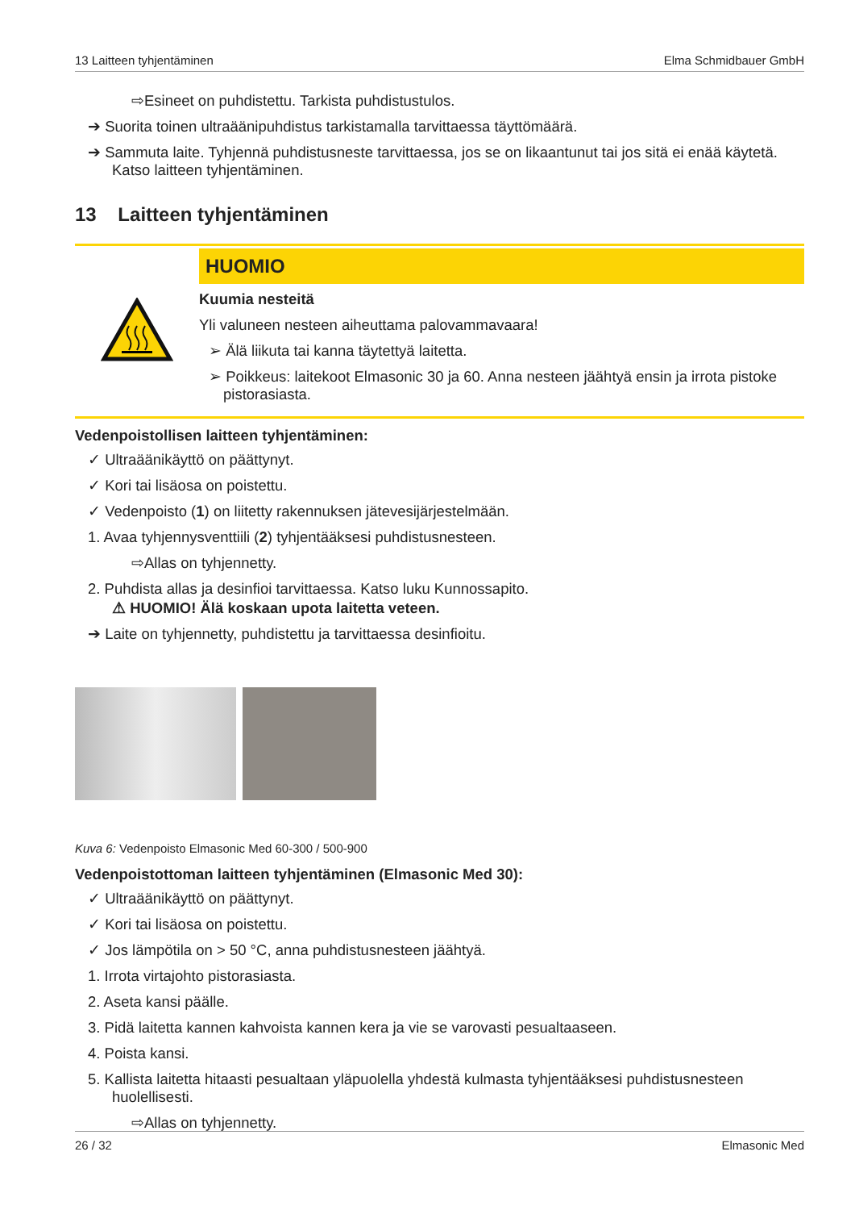13 Laitteen tyhjentäminen Elma Schmidbauer GmbH
⇨Esineet on puhdistettu. Tarkista puhdistustulos.
➔ Suorita toinen ultraäänipuhdistus tarkistamalla tarvittaessa täyttömäärä.
➔ Sammuta laite. Tyhjennä puhdistusneste tarvittaessa, jos se on likaantunut tai jos sitä ei enää käytetä. Katso laitteen tyhjentäminen.
13 Laitteen tyhjentäminen
HUOMIO
Kuumia nesteitä
Yli valuneen nesteen aiheuttama palovammavaara!
➢ Älä liikuta tai kanna täytettyä laitetta.
➢ Poikkeus: laitekoot Elmasonic 30 ja 60. Anna nesteen jäähtyä ensin ja irrota pistoke pistorasiasta.
Vedenpoistollisen laitteen tyhjentäminen:
✓ Ultraäänikäyttö on päättynyt.
✓ Kori tai lisäosa on poistettu.
✓ Vedenpoisto (1) on liitetty rakennuksen jätevesijärjestelmään.
1. Avaa tyhjennysventtiili (2) tyhjentääksesi puhdistusnesteen.
⇨Allas on tyhjennetty.
2. Puhdista allas ja desinfioi tarvittaessa. Katso luku Kunnossapito.
⚠ HUOMIO! Älä koskaan upota laitetta veteen.
➔ Laite on tyhjennetty, puhdistettu ja tarvittaessa desinfioitu.
Kuva 6: Vedenpoisto Elmasonic Med 60-300 / 500-900
Vedenpoistottoman laitteen tyhjentäminen (Elmasonic Med 30):
✓ Ultraäänikäyttö on päättynyt.
✓ Kori tai lisäosa on poistettu.
✓ Jos lämpötila on > 50 °C, anna puhdistusnesteen jäähtyä.
1. Irrota virtajohto pistorasiasta.
2. Aseta kansi päälle.
3. Pidä laitetta kannen kahvoista kannen kera ja vie se varovasti pesualtaaseen.
4. Poista kansi.
5. Kallista laitetta hitaasti pesualtaan yläpuolella yhdestä kulmasta tyhjentääksesi puhdistusnesteen huolellisesti.
⇨Allas on tyhjennetty.
26 / 32 Elmasonic Med